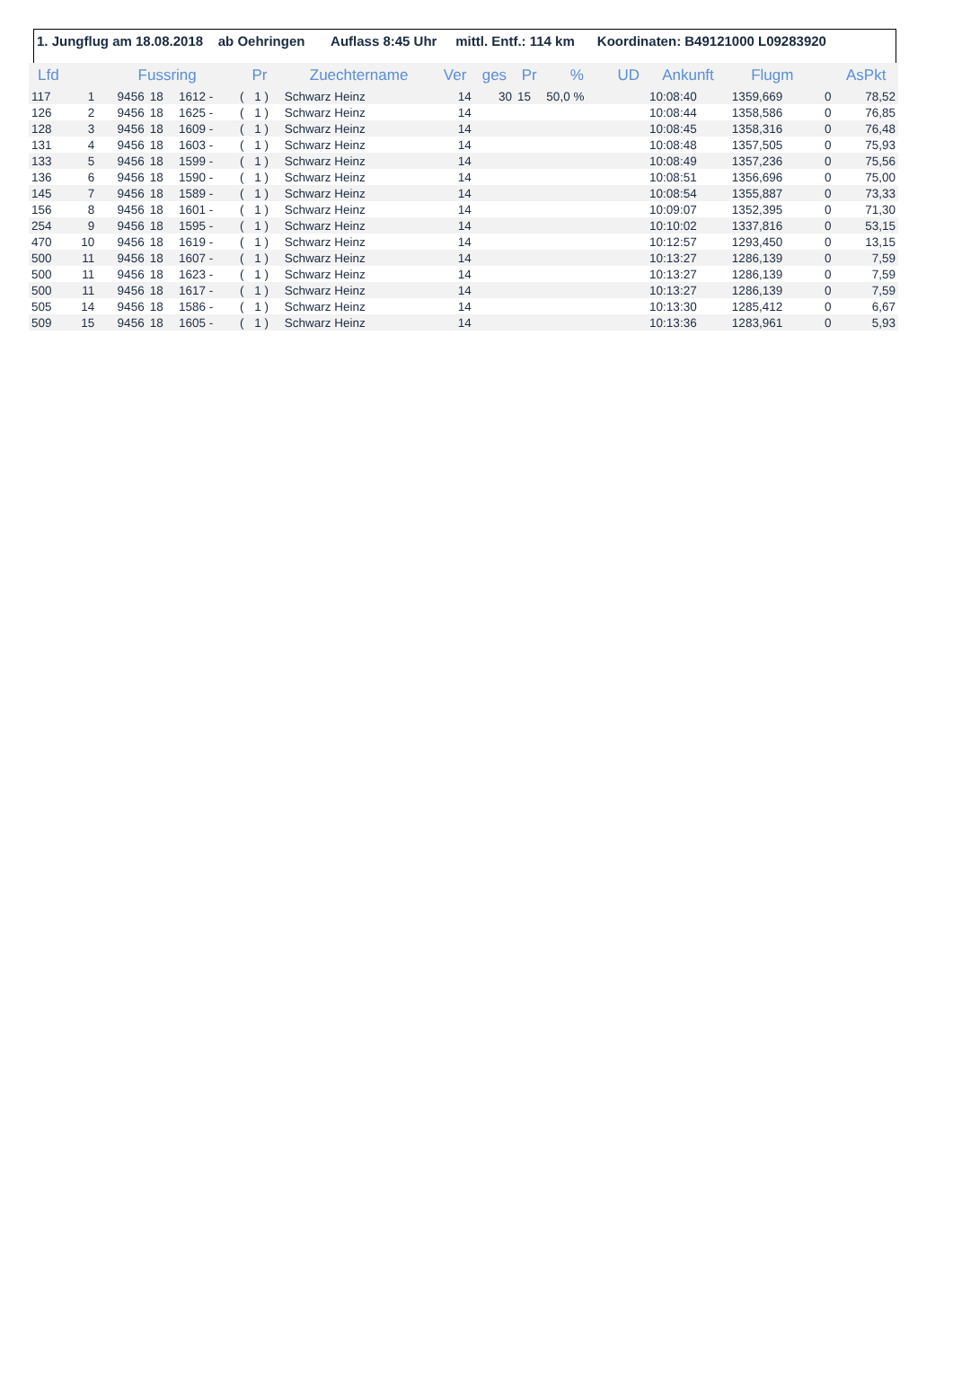1. Jungflug am 18.08.2018 ab Oehringen Auflass 8:45 Uhr mittl. Entf.: 114 km Koordinaten: B49121000 L09283920
| Lfd | | Fussring | | | Pr | | Zuechtername | Ver | ges | Pr | % | UD | Ankunft | Flugm | | AsPkt |
| --- | --- | --- | --- | --- | --- | --- | --- | --- | --- | --- | --- | --- | --- | --- | --- | --- |
| 117 | 1 | 9456 | 18 | 1612 - | ( | 1 ) | Schwarz Heinz | 14 | 30 | 15 | 50,0 % | | 10:08:40 | 1359,669 | 0 | 78,52 |
| 126 | 2 | 9456 | 18 | 1625 - | ( | 1 ) | Schwarz Heinz | 14 | | | | | 10:08:44 | 1358,586 | 0 | 76,85 |
| 128 | 3 | 9456 | 18 | 1609 - | ( | 1 ) | Schwarz Heinz | 14 | | | | | 10:08:45 | 1358,316 | 0 | 76,48 |
| 131 | 4 | 9456 | 18 | 1603 - | ( | 1 ) | Schwarz Heinz | 14 | | | | | 10:08:48 | 1357,505 | 0 | 75,93 |
| 133 | 5 | 9456 | 18 | 1599 - | ( | 1 ) | Schwarz Heinz | 14 | | | | | 10:08:49 | 1357,236 | 0 | 75,56 |
| 136 | 6 | 9456 | 18 | 1590 - | ( | 1 ) | Schwarz Heinz | 14 | | | | | 10:08:51 | 1356,696 | 0 | 75,00 |
| 145 | 7 | 9456 | 18 | 1589 - | ( | 1 ) | Schwarz Heinz | 14 | | | | | 10:08:54 | 1355,887 | 0 | 73,33 |
| 156 | 8 | 9456 | 18 | 1601 - | ( | 1 ) | Schwarz Heinz | 14 | | | | | 10:09:07 | 1352,395 | 0 | 71,30 |
| 254 | 9 | 9456 | 18 | 1595 - | ( | 1 ) | Schwarz Heinz | 14 | | | | | 10:10:02 | 1337,816 | 0 | 53,15 |
| 470 | 10 | 9456 | 18 | 1619 - | ( | 1 ) | Schwarz Heinz | 14 | | | | | 10:12:57 | 1293,450 | 0 | 13,15 |
| 500 | 11 | 9456 | 18 | 1607 - | ( | 1 ) | Schwarz Heinz | 14 | | | | | 10:13:27 | 1286,139 | 0 | 7,59 |
| 500 | 11 | 9456 | 18 | 1623 - | ( | 1 ) | Schwarz Heinz | 14 | | | | | 10:13:27 | 1286,139 | 0 | 7,59 |
| 500 | 11 | 9456 | 18 | 1617 - | ( | 1 ) | Schwarz Heinz | 14 | | | | | 10:13:27 | 1286,139 | 0 | 7,59 |
| 505 | 14 | 9456 | 18 | 1586 - | ( | 1 ) | Schwarz Heinz | 14 | | | | | 10:13:30 | 1285,412 | 0 | 6,67 |
| 509 | 15 | 9456 | 18 | 1605 - | ( | 1 ) | Schwarz Heinz | 14 | | | | | 10:13:36 | 1283,961 | 0 | 5,93 |